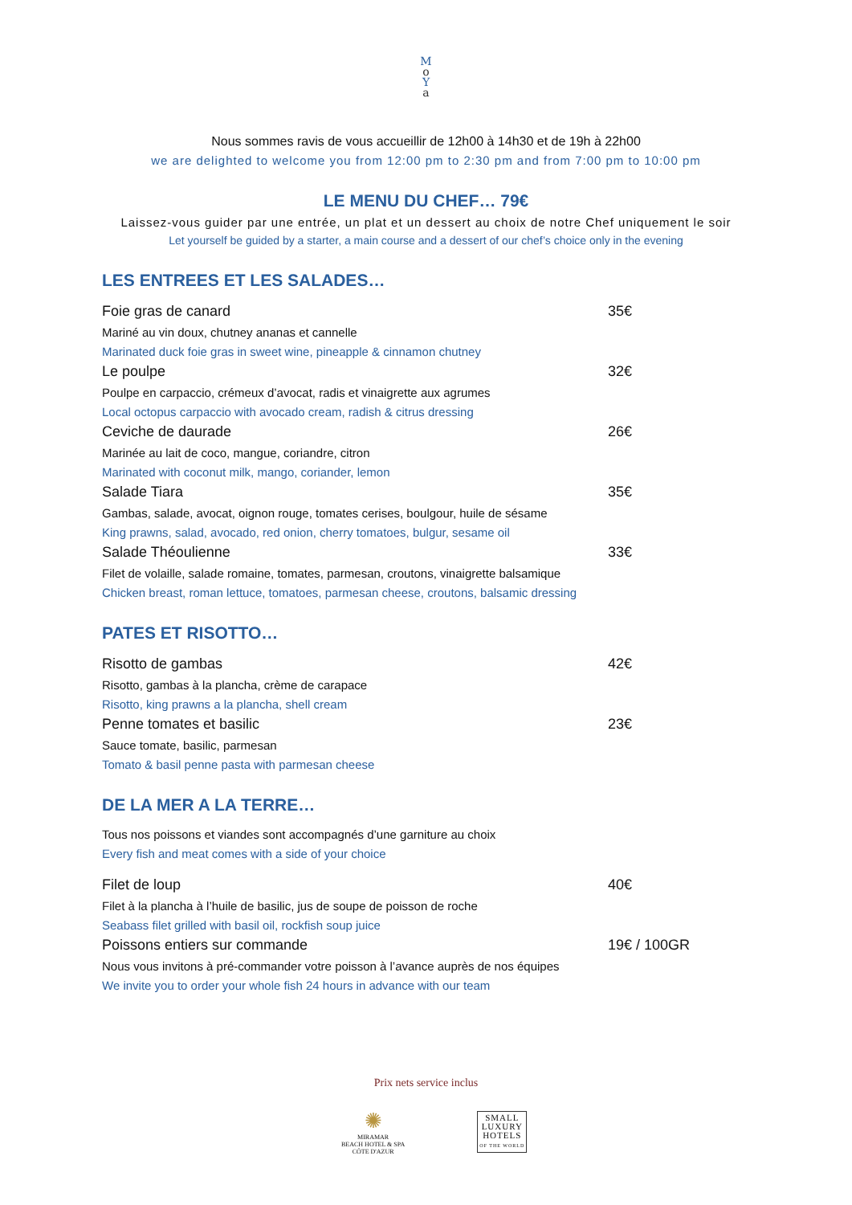M
o
Y
a
Nous sommes ravis de vous accueillir de 12h00 à 14h30 et de 19h à 22h00
we are delighted to welcome you from 12:00 pm to 2:30 pm and from 7:00 pm to 10:00 pm
LE MENU DU CHEF… 79€
Laissez-vous guider par une entrée, un plat et un dessert au choix de notre Chef uniquement le soir
Let yourself be guided by a starter, a main course and a dessert of our chef’s choice only in the evening
LES ENTREES ET LES SALADES…
Foie gras de canard 35€
Mariné au vin doux, chutney ananas et cannelle
Marinated duck foie gras in sweet wine, pineapple & cinnamon chutney
Le poulpe 32€
Poulpe en carpaccio, crémeux d’avocat, radis et vinaigrette aux agrumes
Local octopus carpaccio with avocado cream, radish & citrus dressing
Ceviche de daurade 26€
Marinée au lait de coco, mangue, coriandre, citron
Marinated with coconut milk, mango, coriander, lemon
Salade Tiara 35€
Gambas, salade, avocat, oignon rouge, tomates cerises, boulgour, huile de sésame
King prawns, salad, avocado, red onion, cherry tomatoes, bulgur, sesame oil
Salade Théoulienne 33€
Filet de volaille, salade romaine, tomates, parmesan, croutons, vinaigrette balsamique
Chicken breast, roman lettuce, tomatoes, parmesan cheese, croutons, balsamic dressing
PATES ET RISOTTO…
Risotto de gambas 42€
Risotto, gambas à la plancha, crème de carapace
Risotto, king prawns a la plancha, shell cream
Penne tomates et basilic 23€
Sauce tomate, basilic, parmesan
Tomato & basil penne pasta with parmesan cheese
DE LA MER A LA TERRE…
Tous nos poissons et viandes sont accompagnés d’une garniture au choix
Every fish and meat comes with a side of your choice
Filet de loup 40€
Filet à la plancha à l’huile de basilic, jus de soupe de poisson de roche
Seabass filet grilled with basil oil, rockfish soup juice
Poissons entiers sur commande 19€ / 100GR
Nous vous invitons à pré-commander votre poisson à l’avance auprès de nos équipes
We invite you to order your whole fish 24 hours in advance with our team
Prix nets service inclus
✺
MIRAMAR
BEACH HOTEL & SPA
CÔTE D'AZUR
SMALL
LUXURY
HOTELS
OF THE WORLD